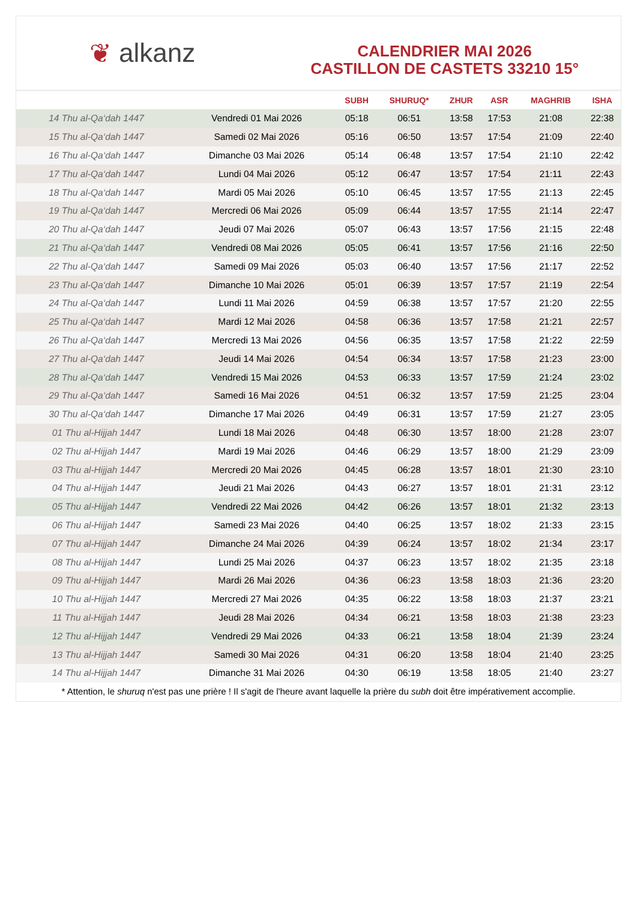❦ alkanz
CALENDRIER MAI 2026
CASTILLON DE CASTETS 33210 15°
| | | SUBH | SHURUQ* | ZHUR | ASR | MAGHRIB | ISHA |
| --- | --- | --- | --- | --- | --- | --- | --- |
| 14 Thu al-Qa‘dah 1447 | Vendredi 01 Mai 2026 | 05:18 | 06:51 | 13:58 | 17:53 | 21:08 | 22:38 |
| 15 Thu al-Qa‘dah 1447 | Samedi 02 Mai 2026 | 05:16 | 06:50 | 13:57 | 17:54 | 21:09 | 22:40 |
| 16 Thu al-Qa‘dah 1447 | Dimanche 03 Mai 2026 | 05:14 | 06:48 | 13:57 | 17:54 | 21:10 | 22:42 |
| 17 Thu al-Qa‘dah 1447 | Lundi 04 Mai 2026 | 05:12 | 06:47 | 13:57 | 17:54 | 21:11 | 22:43 |
| 18 Thu al-Qa‘dah 1447 | Mardi 05 Mai 2026 | 05:10 | 06:45 | 13:57 | 17:55 | 21:13 | 22:45 |
| 19 Thu al-Qa‘dah 1447 | Mercredi 06 Mai 2026 | 05:09 | 06:44 | 13:57 | 17:55 | 21:14 | 22:47 |
| 20 Thu al-Qa‘dah 1447 | Jeudi 07 Mai 2026 | 05:07 | 06:43 | 13:57 | 17:56 | 21:15 | 22:48 |
| 21 Thu al-Qa‘dah 1447 | Vendredi 08 Mai 2026 | 05:05 | 06:41 | 13:57 | 17:56 | 21:16 | 22:50 |
| 22 Thu al-Qa‘dah 1447 | Samedi 09 Mai 2026 | 05:03 | 06:40 | 13:57 | 17:56 | 21:17 | 22:52 |
| 23 Thu al-Qa‘dah 1447 | Dimanche 10 Mai 2026 | 05:01 | 06:39 | 13:57 | 17:57 | 21:19 | 22:54 |
| 24 Thu al-Qa‘dah 1447 | Lundi 11 Mai 2026 | 04:59 | 06:38 | 13:57 | 17:57 | 21:20 | 22:55 |
| 25 Thu al-Qa‘dah 1447 | Mardi 12 Mai 2026 | 04:58 | 06:36 | 13:57 | 17:58 | 21:21 | 22:57 |
| 26 Thu al-Qa‘dah 1447 | Mercredi 13 Mai 2026 | 04:56 | 06:35 | 13:57 | 17:58 | 21:22 | 22:59 |
| 27 Thu al-Qa‘dah 1447 | Jeudi 14 Mai 2026 | 04:54 | 06:34 | 13:57 | 17:58 | 21:23 | 23:00 |
| 28 Thu al-Qa‘dah 1447 | Vendredi 15 Mai 2026 | 04:53 | 06:33 | 13:57 | 17:59 | 21:24 | 23:02 |
| 29 Thu al-Qa‘dah 1447 | Samedi 16 Mai 2026 | 04:51 | 06:32 | 13:57 | 17:59 | 21:25 | 23:04 |
| 30 Thu al-Qa‘dah 1447 | Dimanche 17 Mai 2026 | 04:49 | 06:31 | 13:57 | 17:59 | 21:27 | 23:05 |
| 01 Thu al-Hijjah 1447 | Lundi 18 Mai 2026 | 04:48 | 06:30 | 13:57 | 18:00 | 21:28 | 23:07 |
| 02 Thu al-Hijjah 1447 | Mardi 19 Mai 2026 | 04:46 | 06:29 | 13:57 | 18:00 | 21:29 | 23:09 |
| 03 Thu al-Hijjah 1447 | Mercredi 20 Mai 2026 | 04:45 | 06:28 | 13:57 | 18:01 | 21:30 | 23:10 |
| 04 Thu al-Hijjah 1447 | Jeudi 21 Mai 2026 | 04:43 | 06:27 | 13:57 | 18:01 | 21:31 | 23:12 |
| 05 Thu al-Hijjah 1447 | Vendredi 22 Mai 2026 | 04:42 | 06:26 | 13:57 | 18:01 | 21:32 | 23:13 |
| 06 Thu al-Hijjah 1447 | Samedi 23 Mai 2026 | 04:40 | 06:25 | 13:57 | 18:02 | 21:33 | 23:15 |
| 07 Thu al-Hijjah 1447 | Dimanche 24 Mai 2026 | 04:39 | 06:24 | 13:57 | 18:02 | 21:34 | 23:17 |
| 08 Thu al-Hijjah 1447 | Lundi 25 Mai 2026 | 04:37 | 06:23 | 13:57 | 18:02 | 21:35 | 23:18 |
| 09 Thu al-Hijjah 1447 | Mardi 26 Mai 2026 | 04:36 | 06:23 | 13:58 | 18:03 | 21:36 | 23:20 |
| 10 Thu al-Hijjah 1447 | Mercredi 27 Mai 2026 | 04:35 | 06:22 | 13:58 | 18:03 | 21:37 | 23:21 |
| 11 Thu al-Hijjah 1447 | Jeudi 28 Mai 2026 | 04:34 | 06:21 | 13:58 | 18:03 | 21:38 | 23:23 |
| 12 Thu al-Hijjah 1447 | Vendredi 29 Mai 2026 | 04:33 | 06:21 | 13:58 | 18:04 | 21:39 | 23:24 |
| 13 Thu al-Hijjah 1447 | Samedi 30 Mai 2026 | 04:31 | 06:20 | 13:58 | 18:04 | 21:40 | 23:25 |
| 14 Thu al-Hijjah 1447 | Dimanche 31 Mai 2026 | 04:30 | 06:19 | 13:58 | 18:05 | 21:40 | 23:27 |
* Attention, le shuruq n'est pas une prière ! Il s'agit de l'heure avant laquelle la prière du subh doit être impérativement accomplie.